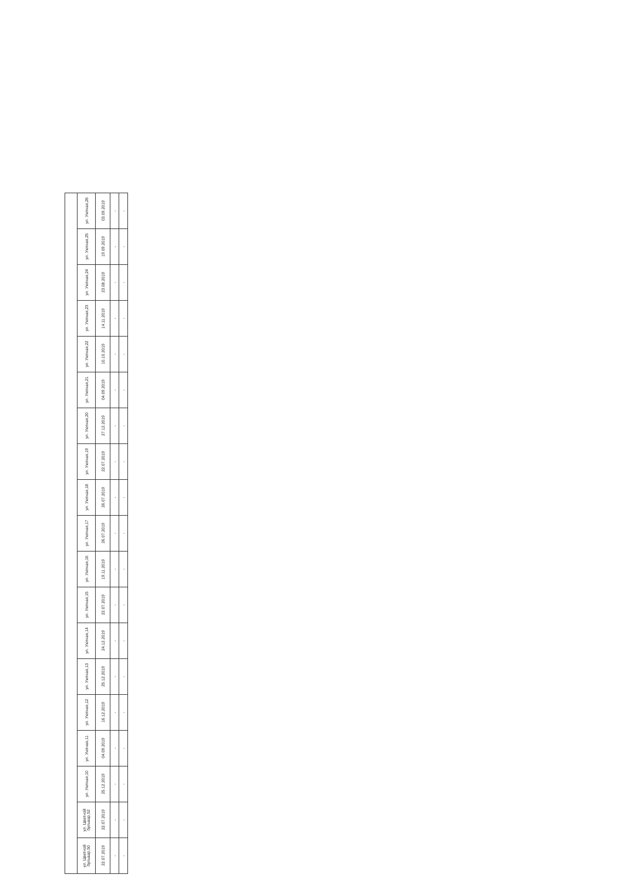| ул. Цветной бульвар,50 | ул. Цветной бульвар,52 | ул. Уютная,10 | ул. Уютная,11 | ул. Уютная,12 | ул. Уютная,13 | ул. Уютная,14 | ул. Уютная,15 | ул. Уютная,16 | ул. Уютная,17 | ул. Уютная,18 | ул. Уютная,19 | ул. Уютная,20 | ул. Уютная,21 | ул. Уютная,22 | ул. Уютная,23 | ул. Уютная,24 | ул. Уютная,25 | ул. Уютная,26 |
| 22.07.2019 | 22.07.2019 | 25.12.2019 | 04.09.2019 | 16.12.2019 | 25.12.2019 | 24.12.2019 | 22.07.2019 | 19.11.2019 | 26.07.2019 | 26.07.2019 | 22.07.2019 | 27.12.2019 | 04.09.2019 | 10.10.2019 | 14.11.2019 | 23.08.2019 | 19.09.2019 | 03.09.2019 |
| - | - | - | - | - | - | - | - | - | - | - | - | - | - | - | - | - | - | - |
| - | - | - | - | - | - | - | - | - | - | - | - | - | - | - | - | - | - | - |